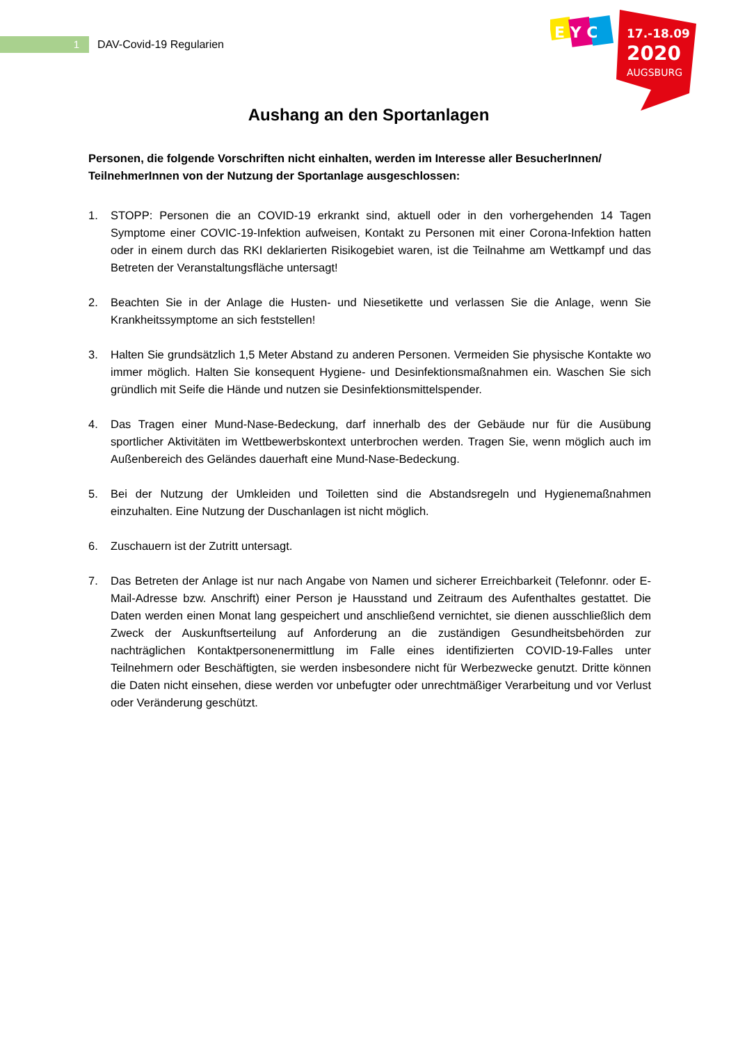1
DAV-Covid-19 Regularien
E Y C
17.-18.09
2020
AUGSBURG
Aushang an den Sportanlagen
Personen, die folgende Vorschriften nicht einhalten, werden im Interesse aller BesucherInnen/ TeilnehmerInnen von der Nutzung der Sportanlage ausgeschlossen:
1. STOPP: Personen die an COVID-19 erkrankt sind, aktuell oder in den vorhergehenden 14 Tagen Symptome einer COVIC-19-Infektion aufweisen, Kontakt zu Personen mit einer Corona-Infektion hatten oder in einem durch das RKI deklarierten Risikogebiet waren, ist die Teilnahme am Wettkampf und das Betreten der Veranstaltungsfläche untersagt!
2. Beachten Sie in der Anlage die Husten- und Niesetikette und verlassen Sie die Anlage, wenn Sie Krankheitssymptome an sich feststellen!
3. Halten Sie grundsätzlich 1,5 Meter Abstand zu anderen Personen. Vermeiden Sie physische Kontakte wo immer möglich. Halten Sie konsequent Hygiene- und Desinfektionsmaßnahmen ein. Waschen Sie sich gründlich mit Seife die Hände und nutzen sie Desinfektionsmittelspender.
4. Das Tragen einer Mund-Nase-Bedeckung, darf innerhalb des der Gebäude nur für die Ausübung sportlicher Aktivitäten im Wettbewerbskontext unterbrochen werden. Tragen Sie, wenn möglich auch im Außenbereich des Geländes dauerhaft eine Mund-Nase-Bedeckung.
5. Bei der Nutzung der Umkleiden und Toiletten sind die Abstandsregeln und Hygienemaßnahmen einzuhalten. Eine Nutzung der Duschanlagen ist nicht möglich.
6. Zuschauern ist der Zutritt untersagt.
7. Das Betreten der Anlage ist nur nach Angabe von Namen und sicherer Erreichbarkeit (Telefonnr. oder E-Mail-Adresse bzw. Anschrift) einer Person je Hausstand und Zeitraum des Aufenthaltes gestattet. Die Daten werden einen Monat lang gespeichert und anschließend vernichtet, sie dienen ausschließlich dem Zweck der Auskunftserteilung auf Anforderung an die zuständigen Gesundheitsbehörden zur nachträglichen Kontaktpersonenermittlung im Falle eines identifizierten COVID-19-Falles unter Teilnehmern oder Beschäftigten, sie werden insbesondere nicht für Werbezwecke genutzt. Dritte können die Daten nicht einsehen, diese werden vor unbefugter oder unrechtmäßiger Verarbeitung und vor Verlust oder Veränderung geschützt.